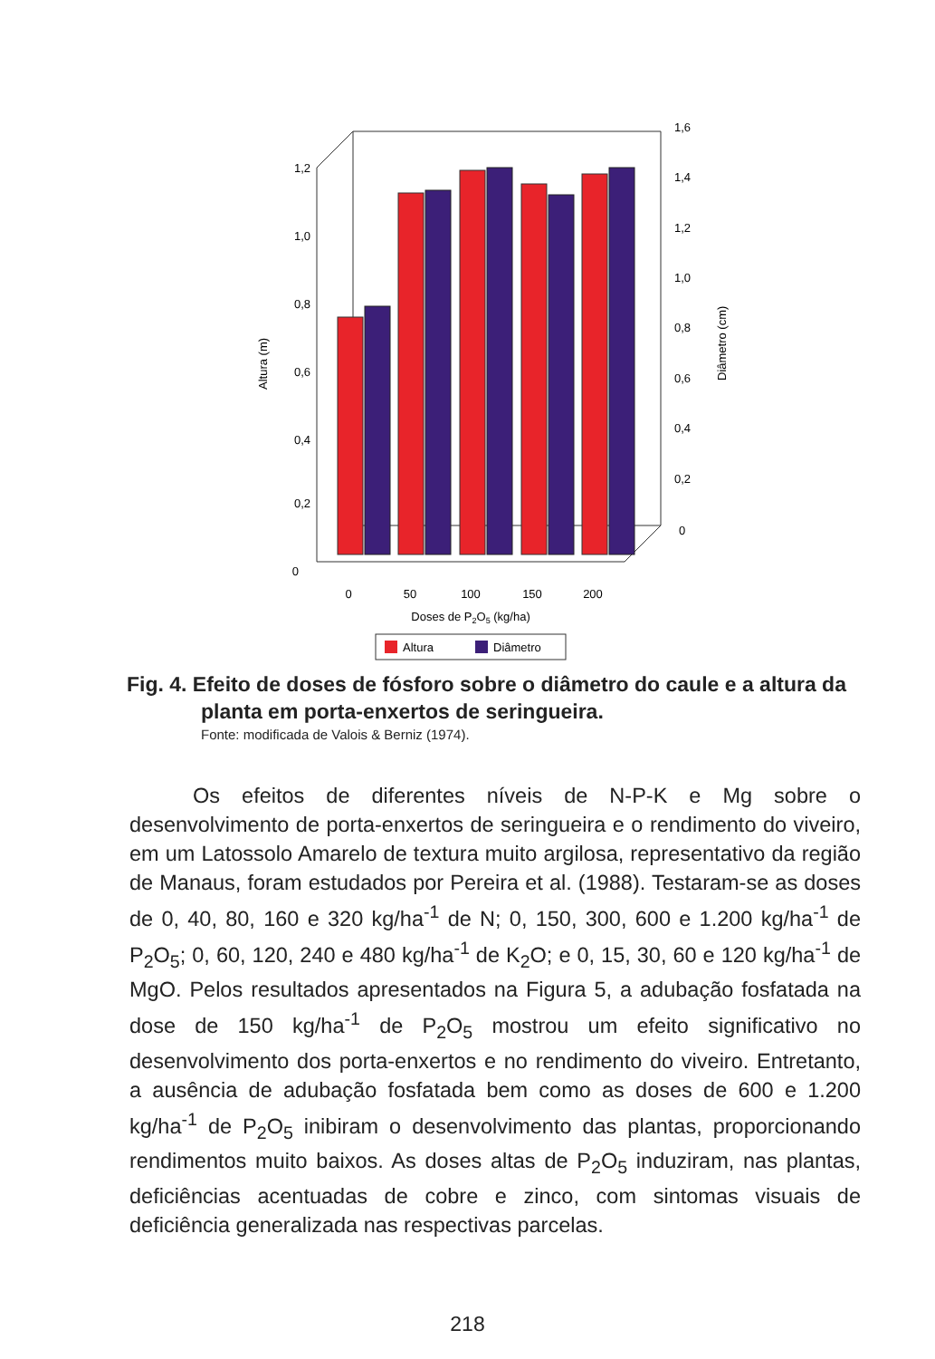1,2
1,0
0,8
0,6
0,4
0,2
0
1,6
1,4
1,2
1,0
0,8
0,6
0,4
0,2
0
Altura (m)
Diâmetro (cm)
0
50
100
150
200
Doses de P2O5 (kg/ha)
Altura
Diâmetro
Fig. 4. Efeito de doses de fósforo sobre o diâmetro do caule e a altura da
planta em porta-enxertos de seringueira.
Fonte: modificada de Valois & Berniz (1974).
Os efeitos de diferentes níveis de N-P-K e Mg sobre o desenvolvimento de porta-enxertos de seringueira e o rendimento do viveiro, em um Latossolo Amarelo de textura muito argilosa, representativo da região de Manaus, foram estudados por Pereira et al. (1988). Testaram-se as doses de 0, 40, 80, 160 e 320 kg/ha<sup>-1</sup> de N; 0, 150, 300, 600 e 1.200 kg/ha<sup>-1</sup> de P<sub>2</sub>O<sub>5</sub>; 0, 60, 120, 240 e 480 kg/ha<sup>-1</sup> de K<sub>2</sub>O; e 0, 15, 30, 60 e 120 kg/ha<sup>-1</sup> de MgO. Pelos resultados apresentados na Figura 5, a adubação fosfatada na dose de 150 kg/ha<sup>-1</sup> de P<sub>2</sub>O<sub>5</sub> mostrou um efeito significativo no desenvolvimento dos porta-enxertos e no rendimento do viveiro. Entretanto, a ausência de adubação fosfatada bem como as doses de 600 e 1.200 kg/ha<sup>-1</sup> de P<sub>2</sub>O<sub>5</sub> inibiram o desenvolvimento das plantas, proporcionando rendimentos muito baixos. As doses altas de P<sub>2</sub>O<sub>5</sub> induziram, nas plantas, deficiências acentuadas de cobre e zinco, com sintomas visuais de deficiência generalizada nas respectivas parcelas.
218